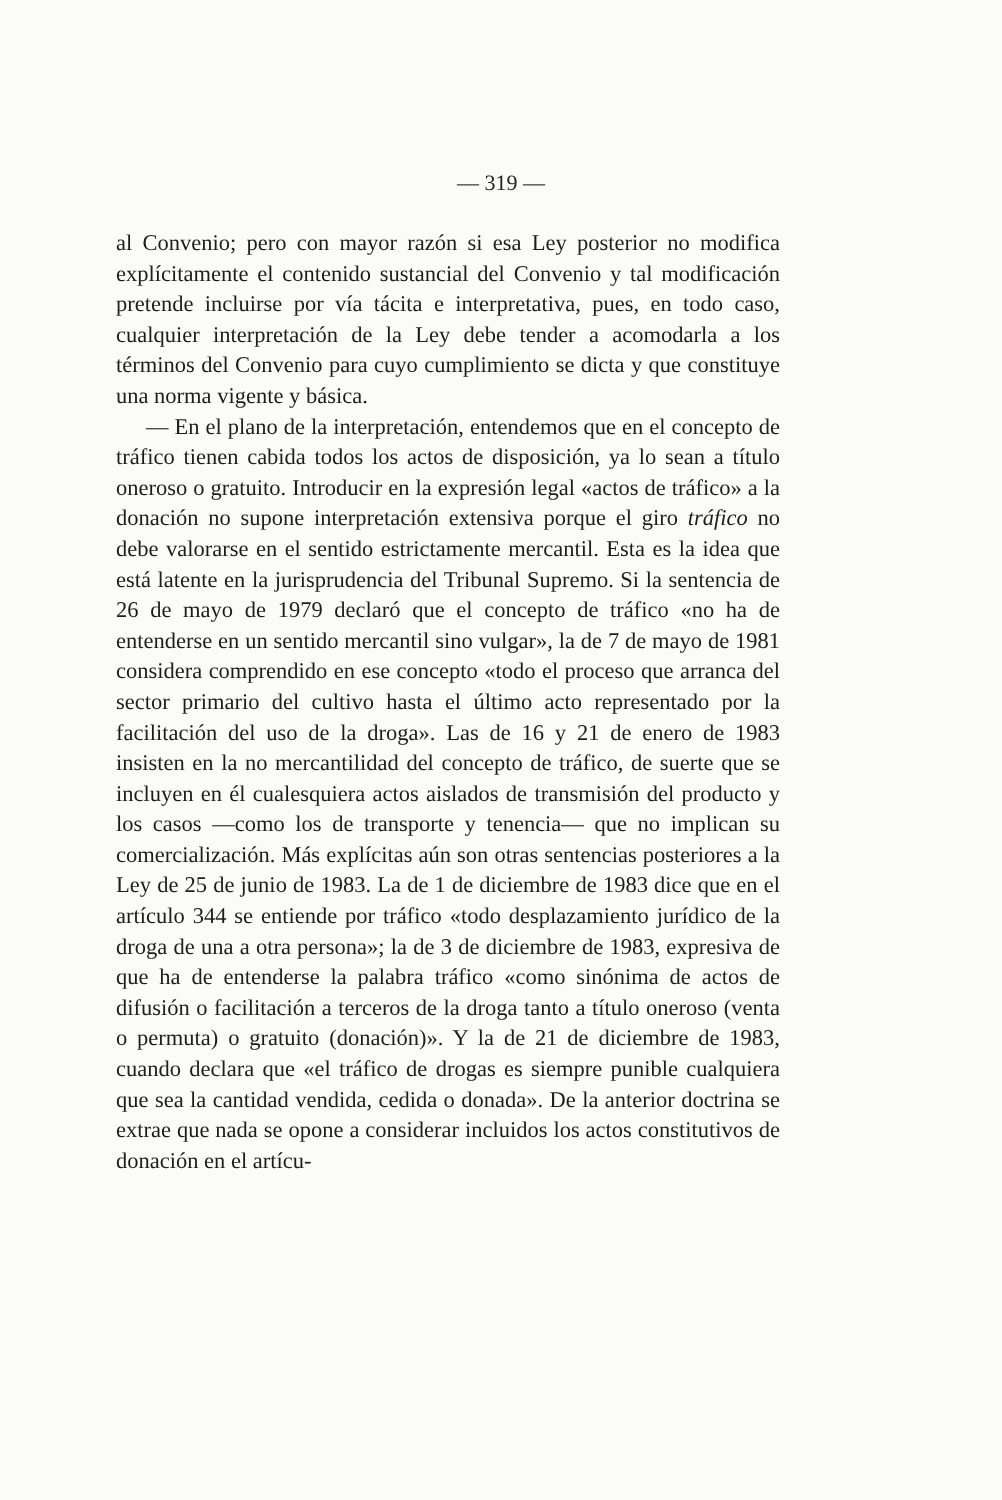— 319 —
al Convenio; pero con mayor razón si esa Ley posterior no modifica explícitamente el contenido sustancial del Convenio y tal modificación pretende incluirse por vía tácita e interpretativa, pues, en todo caso, cualquier interpretación de la Ley debe tender a acomodarla a los términos del Convenio para cuyo cumplimiento se dicta y que constituye una norma vigente y básica.
— En el plano de la interpretación, entendemos que en el concepto de tráfico tienen cabida todos los actos de disposición, ya lo sean a título oneroso o gratuito. Introducir en la expresión legal «actos de tráfico» a la donación no supone interpretación extensiva porque el giro tráfico no debe valorarse en el sentido estrictamente mercantil. Esta es la idea que está latente en la jurisprudencia del Tribunal Supremo. Si la sentencia de 26 de mayo de 1979 declaró que el concepto de tráfico «no ha de entenderse en un sentido mercantil sino vulgar», la de 7 de mayo de 1981 considera comprendido en ese concepto «todo el proceso que arranca del sector primario del cultivo hasta el último acto representado por la facilitación del uso de la droga». Las de 16 y 21 de enero de 1983 insisten en la no mercantilidad del concepto de tráfico, de suerte que se incluyen en él cualesquiera actos aislados de transmisión del producto y los casos —como los de transporte y tenencia— que no implican su comercialización. Más explícitas aún son otras sentencias posteriores a la Ley de 25 de junio de 1983. La de 1 de diciembre de 1983 dice que en el artículo 344 se entiende por tráfico «todo desplazamiento jurídico de la droga de una a otra persona»; la de 3 de diciembre de 1983, expresiva de que ha de entenderse la palabra tráfico «como sinónima de actos de difusión o facilitación a terceros de la droga tanto a título oneroso (venta o permuta) o gratuito (donación)». Y la de 21 de diciembre de 1983, cuando declara que «el tráfico de drogas es siempre punible cualquiera que sea la cantidad vendida, cedida o donada». De la anterior doctrina se extrae que nada se opone a considerar incluidos los actos constitutivos de donación en el artícu-